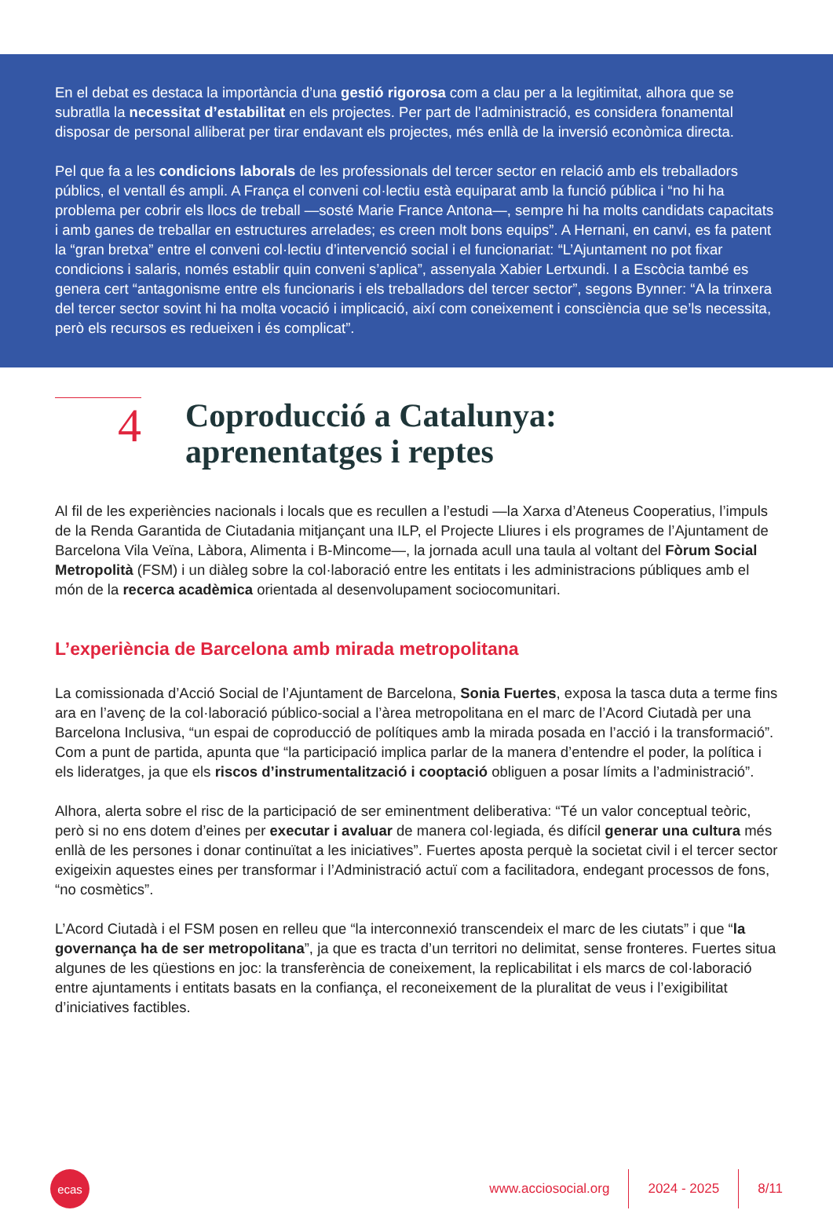En el debat es destaca la importància d’una gestió rigorosa com a clau per a la legitimitat, alhora que se subratlla la necessitat d’estabilitat en els projectes. Per part de l’administració, es considera fonamental disposar de personal alliberat per tirar endavant els projectes, més enllà de la inversió econòmica directa.
Pel que fa a les condicions laborals de les professionals del tercer sector en relació amb els treballadors públics, el ventall és ampli. A França el conveni col·lectiu està equiparat amb la funció pública i “no hi ha problema per cobrir els llocs de treball —sosté Marie France Antona—, sempre hi ha molts candidats capacitats i amb ganes de treballar en estructures arrelades; es creen molt bons equips”. A Hernani, en canvi, es fa patent la “gran bretxa” entre el conveni col·lectiu d’intervenció social i el funcionariat: “L’Ajuntament no pot fixar condicions i salaris, només establir quin conveni s’aplica”, assenyala Xabier Lertxundi. I a Escòcia també es genera cert “antagonisme entre els funcionaris i els treballadors del tercer sector”, segons Bynner: “A la trinxera del tercer sector sovint hi ha molta vocació i implicació, així com coneixement i consciència que se’ls necessita, però els recursos es redueixen i és complicat”.
4
Coproducció a Catalunya:
aprenentatges i reptes
Al fil de les experiències nacionals i locals que es recullen a l’estudi —la Xarxa d’Ateneus Cooperatius, l’impuls de la Renda Garantida de Ciutadania mitjançant una ILP, el Projecte Lliures i els programes de l’Ajuntament de Barcelona Vila Veïna, Làbora, Alimenta i B-Mincome—, la jornada acull una taula al voltant del Fòrum Social Metropolità (FSM) i un diàleg sobre la col·laboració entre les entitats i les administracions públiques amb el món de la recerca acadèmica orientada al desenvolupament sociocomunitari.
L’experiència de Barcelona amb mirada metropolitana
La comissionada d’Acció Social de l’Ajuntament de Barcelona, Sonia Fuertes, exposa la tasca duta a terme fins ara en l’avenç de la col·laboració público-social a l’àrea metropolitana en el marc de l’Acord Ciutadà per una Barcelona Inclusiva, “un espai de coproducció de polítiques amb la mirada posada en l’acció i la transformació”. Com a punt de partida, apunta que “la participació implica parlar de la manera d’entendre el poder, la política i els lideratges, ja que els riscos d’instrumentalització i cooptació obliguen a posar límits a l’administració”.
Alhora, alerta sobre el risc de la participació de ser eminentment deliberativa: “Té un valor conceptual teòric, però si no ens dotem d’eines per executar i avaluar de manera col·legiada, és difícil generar una cultura més enllà de les persones i donar continuïtat a les iniciatives”. Fuertes aposta perquè la societat civil i el tercer sector exigeixin aquestes eines per transformar i l’Administració actuï com a facilitadora, endegant processos de fons, “no cosmètics”.
L’Acord Ciutadà i el FSM posen en relleu que “la interconnexió transcendeix el marc de les ciutats” i que “la governança ha de ser metropolitana”, ja que es tracta d’un territori no delimitat, sense fronteres. Fuertes situa algunes de les qüestions en joc: la transferència de coneixement, la replicabilitat i els marcs de col·laboració entre ajuntaments i entitats basats en la confiança, el reconeixement de la pluralitat de veus i l’exigibilitat d’iniciatives factibles.
ecas
www.acciosocial.org 2024 - 2025 8/11